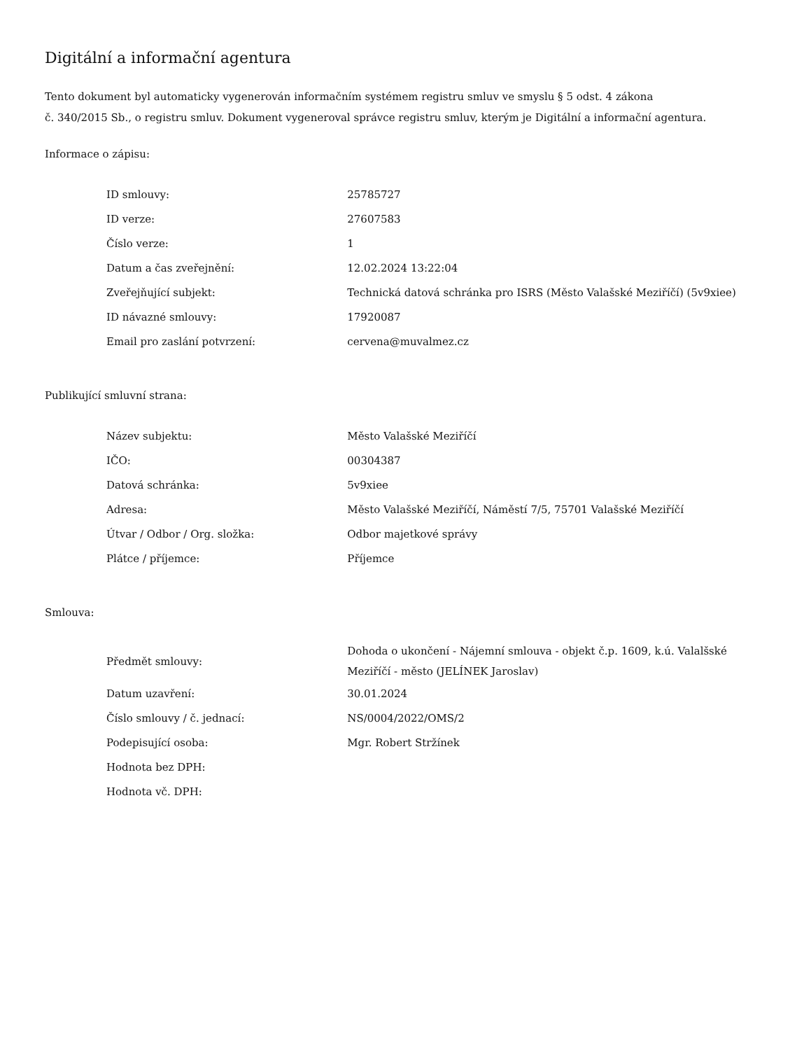Digitální a informační agentura
Tento dokument byl automaticky vygenerován informačním systémem registru smluv ve smyslu § 5 odst. 4 zákona
č. 340/2015 Sb., o registru smluv. Dokument vygeneroval správce registru smluv, kterým je Digitální a informační agentura.
Informace o zápisu:
| ID smlouvy: | 25785727 |
| ID verze: | 27607583 |
| Číslo verze: | 1 |
| Datum a čas zveřejnění: | 12.02.2024 13:22:04 |
| Zveřejňující subjekt: | Technická datová schránka pro ISRS (Město Valašské Meziříčí) (5v9xiee) |
| ID návazné smlouvy: | 17920087 |
| Email pro zaslání potvrzení: | cervena@muvalmez.cz |
Publikující smluvní strana:
| Název subjektu: | Město Valašské Meziříčí |
| IČO: | 00304387 |
| Datová schránka: | 5v9xiee |
| Adresa: | Město Valašské Meziříčí, Náměstí 7/5, 75701 Valašské Meziříčí |
| Útvar / Odbor / Org. složka: | Odbor majetkové správy |
| Plátce / příjemce: | Příjemce |
Smlouva:
| Předmět smlouvy: | Dohoda o ukončení - Nájemní smlouva - objekt č.p. 1609, k.ú. Valalšské Meziříčí - město (JELÍNEK Jaroslav) |
| Datum uzavření: | 30.01.2024 |
| Číslo smlouvy / č. jednací: | NS/0004/2022/OMS/2 |
| Podepisující osoba: | Mgr. Robert Stržínek |
| Hodnota bez DPH: | |
| Hodnota vč. DPH: | |